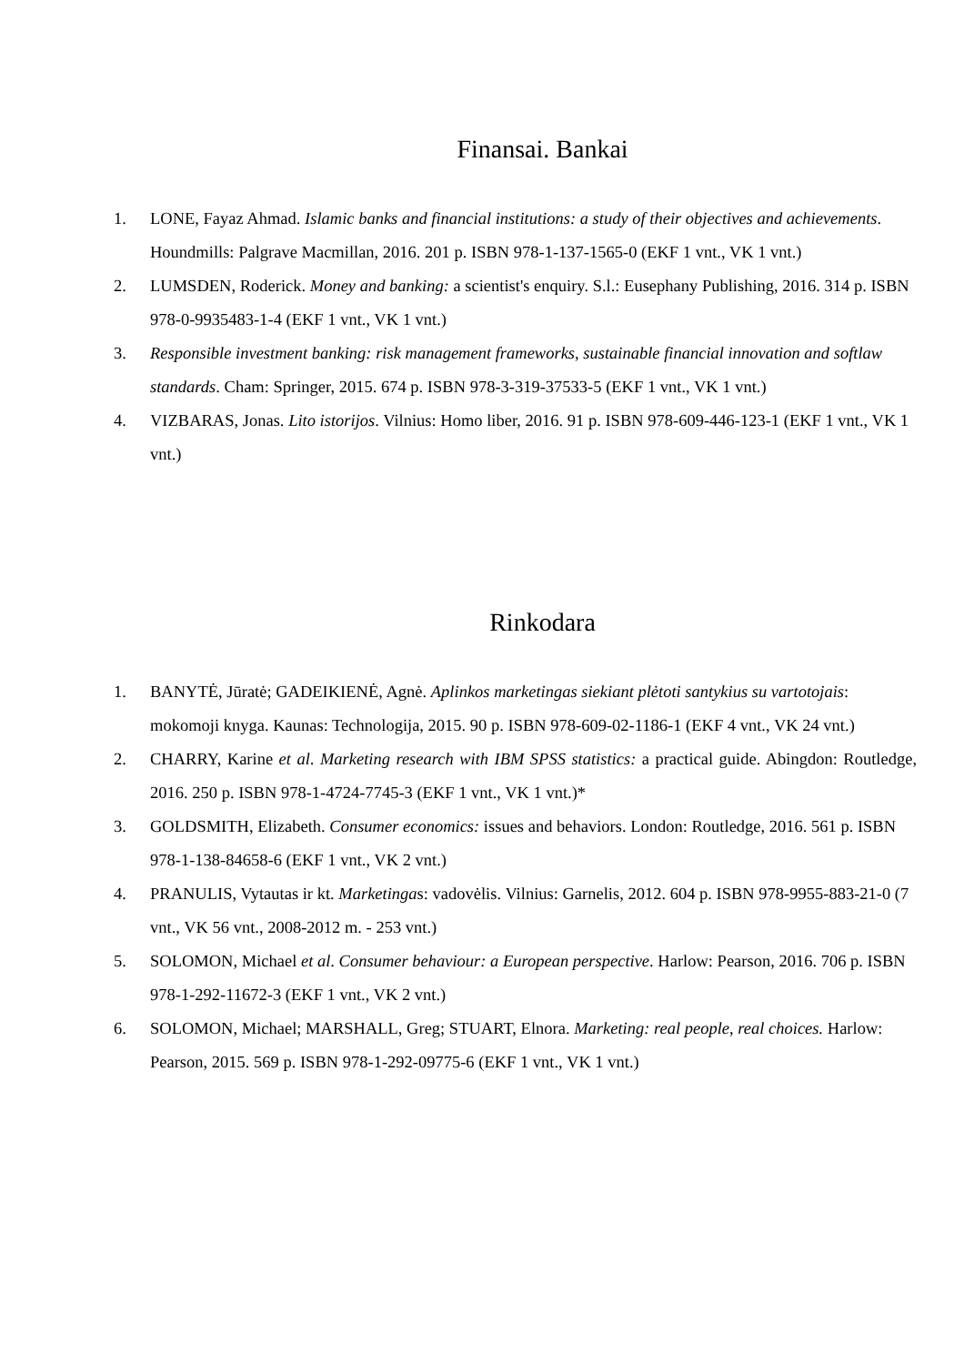Finansai. Bankai
1. LONE, Fayaz Ahmad. Islamic banks and financial institutions: a study of their objectives and achievements. Houndmills: Palgrave Macmillan, 2016. 201 p. ISBN 978-1-137-1565-0 (EKF 1 vnt., VK 1 vnt.)
2. LUMSDEN, Roderick. Money and banking: a scientist's enquiry. S.l.: Eusephany Publishing, 2016. 314 p. ISBN 978-0-9935483-1-4 (EKF 1 vnt., VK 1 vnt.)
3. Responsible investment banking: risk management frameworks, sustainable financial innovation and softlaw standards. Cham: Springer, 2015. 674 p. ISBN 978-3-319-37533-5 (EKF 1 vnt., VK 1 vnt.)
4. VIZBARAS, Jonas. Lito istorijos. Vilnius: Homo liber, 2016. 91 p. ISBN 978-609-446-123-1 (EKF 1 vnt., VK 1 vnt.)
Rinkodara
1. BANYTĖ, Jūratė; GADEIKIENĖ, Agnė. Aplinkos marketingas siekiant plėtoti santykius su vartotojais: mokomoji knyga. Kaunas: Technologija, 2015. 90 p. ISBN 978-609-02-1186-1 (EKF 4 vnt., VK 24 vnt.)
2. CHARRY, Karine et al. Marketing research with IBM SPSS statistics: a practical guide. Abingdon: Routledge, 2016. 250 p. ISBN 978-1-4724-7745-3 (EKF 1 vnt., VK 1 vnt.)*
3. GOLDSMITH, Elizabeth. Consumer economics: issues and behaviors. London: Routledge, 2016. 561 p. ISBN 978-1-138-84658-6 (EKF 1 vnt., VK 2 vnt.)
4. PRANULIS, Vytautas ir kt. Marketingas: vadovėlis. Vilnius: Garnelis, 2012. 604 p. ISBN 978-9955-883-21-0 (7 vnt., VK 56 vnt., 2008-2012 m. - 253 vnt.)
5. SOLOMON, Michael et al. Consumer behaviour: a European perspective. Harlow: Pearson, 2016. 706 p. ISBN 978-1-292-11672-3 (EKF 1 vnt., VK 2 vnt.)
6. SOLOMON, Michael; MARSHALL, Greg; STUART, Elnora. Marketing: real people, real choices. Harlow: Pearson, 2015. 569 p. ISBN 978-1-292-09775-6 (EKF 1 vnt., VK 1 vnt.)